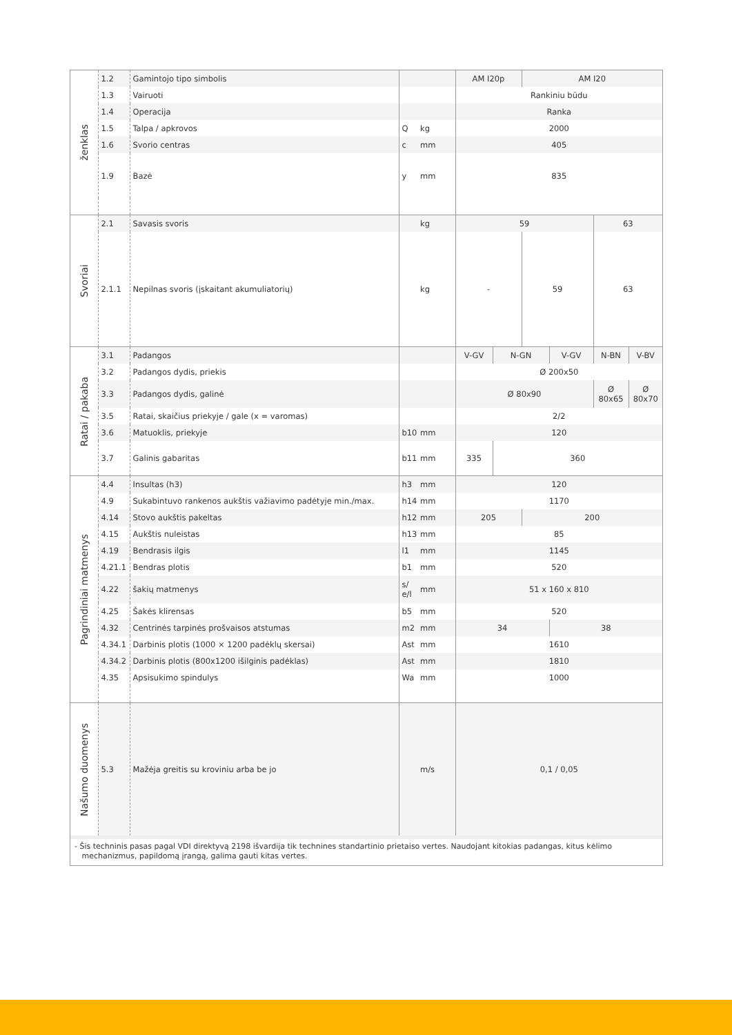| ženklas | 1.2 | Gamintojo tipo simbolis | | | AM I20p | | AM I20 | | | |
| | 1.3 | Vairuoti | | | Rankiniu būdu | | | | | |
| | 1.4 | Operacija | | | Ranka | | | | | |
| | 1.5 | Talpa / apkrovos | Q | kg | 2000 | | | | | |
| | 1.6 | Svorio centras | c | mm | 405 | | | | | |
| | 1.9 | Bazė | y | mm | 835 | | | | | |
| Svoriai | 2.1 | Savasis svoris | | kg | 59 | | | | 63 | |
| | 2.1.1 | Nepilnas svoris (įskaitant akumuliatorių) | | kg | - | | 59 | | 63 | |
| Ratai / pakaba | 3.1 | Padangos | | | V-GV | N-GN | | V-GV | N-BN | V-BV |
| | 3.2 | Padangos dydis, priekis | | | Ø 200x50 | | | | | |
| | 3.3 | Padangos dydis, galinė | | | Ø 80x90 | | | | Ø 80x65 | Ø 80x70 |
| | 3.5 | Ratai, skaičius priekyje / gale (x = varomas) | | | 2/2 | | | | | |
| | 3.6 | Matuoklis, priekyje | b10 | mm | 120 | | | | | |
| | 3.7 | Galinis gabaritas | b11 | mm | 335 | 360 | | | | |
| Pagrindiniai matmenys | 4.4 | Insultas (h3) | h3 | mm | 120 | | | | | |
| | 4.9 | Sukabintuvo rankenos aukštis važiavimo padėtyje min./max. | h14 | mm | 1170 | | | | | |
| | 4.14 | Stovo aukštis pakeltas | h12 | mm | 205 | | 200 | | | |
| | 4.15 | Aukštis nuleistas | h13 | mm | 85 | | | | | |
| | 4.19 | Bendrasis ilgis | l1 | mm | 1145 | | | | | |
| | 4.21.1 | Bendras plotis | b1 | mm | 520 | | | | | |
| | 4.22 | šakių matmenys | s/ e/l | mm | 51 x 160 x 810 | | | | | |
| | 4.25 | Šakės klirensas | b5 | mm | 520 | | | | | |
| | 4.32 | Centrinės tarpinės prošvaisos atstumas | m2 | mm | 34 | | | 38 | | |
| | 4.34.1 | Darbinis plotis (1000 × 1200 padėklų skersai) | Ast | mm | 1610 | | | | | |
| | 4.34.2 | Darbinis plotis (800x1200 išilginis padėklas) | Ast | mm | 1810 | | | | | |
| | 4.35 | Apsisukimo spindulys | Wa | mm | 1000 | | | | | |
| Našumo duomenys | 5.3 | Mažėja greitis su kroviniu arba be jo | | m/s | 0,1 / 0,05 | | | | | |
- Šis techninis pasas pagal VDI direktyvą 2198 išvardija tik technines standartinio prietaiso vertes. Naudojant kitokias padangas, kitus kėlimo
mechanizmus, papildomą įrangą, galima gauti kitas vertes.